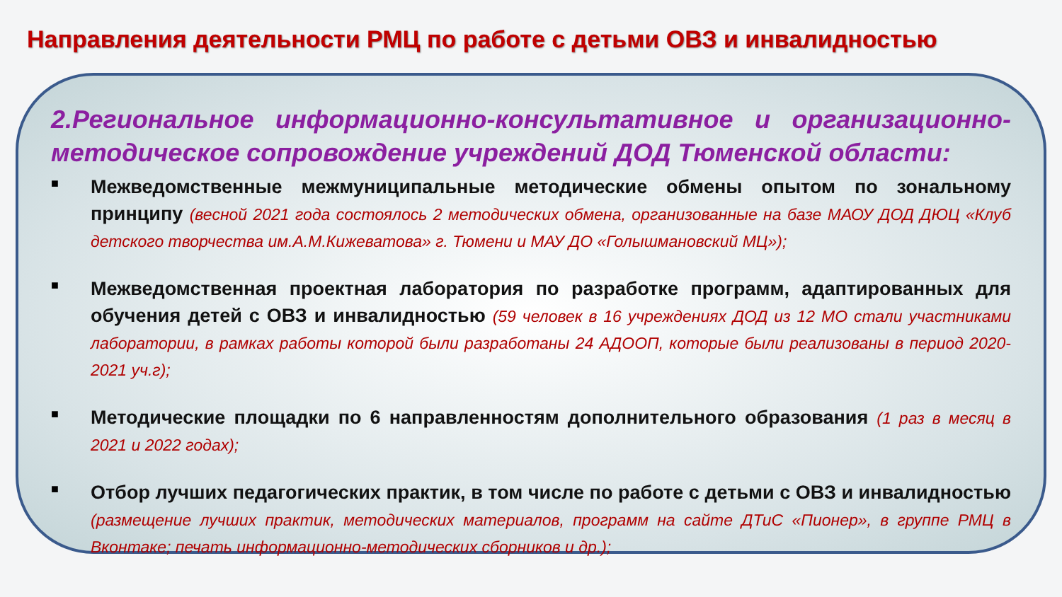Направления деятельности РМЦ по работе с детьми ОВЗ и инвалидностью
2.Региональное информационно-консультативное и организационно-методическое сопровождение учреждений ДОД Тюменской области:
■
Межведомственные межмуниципальные методические обмены опытом по зональному принципу (весной 2021 года состоялось 2 методических обмена, организованные на базе МАОУ ДОД ДЮЦ «Клуб детского творчества им.А.М.Кижеватова» г. Тюмени и МАУ ДО «Голышмановский МЦ»);
■
Межведомственная проектная лаборатория по разработке программ, адаптированных для обучения детей с ОВЗ и инвалидностью (59 человек в 16 учреждениях ДОД из 12 МО стали участниками лаборатории, в рамках работы которой были разработаны 24 АДООП, которые были реализованы в период 2020-2021 уч.г);
■
Методические площадки по 6 направленностям дополнительного образования (1 раз в месяц в 2021 и 2022 годах);
■
Отбор лучших педагогических практик, в том числе по работе с детьми с ОВЗ и инвалидностью (размещение лучших практик, методических материалов, программ на сайте ДТиС «Пионер», в группе РМЦ в Вконтаке; печать информационно-методических сборников и др.);